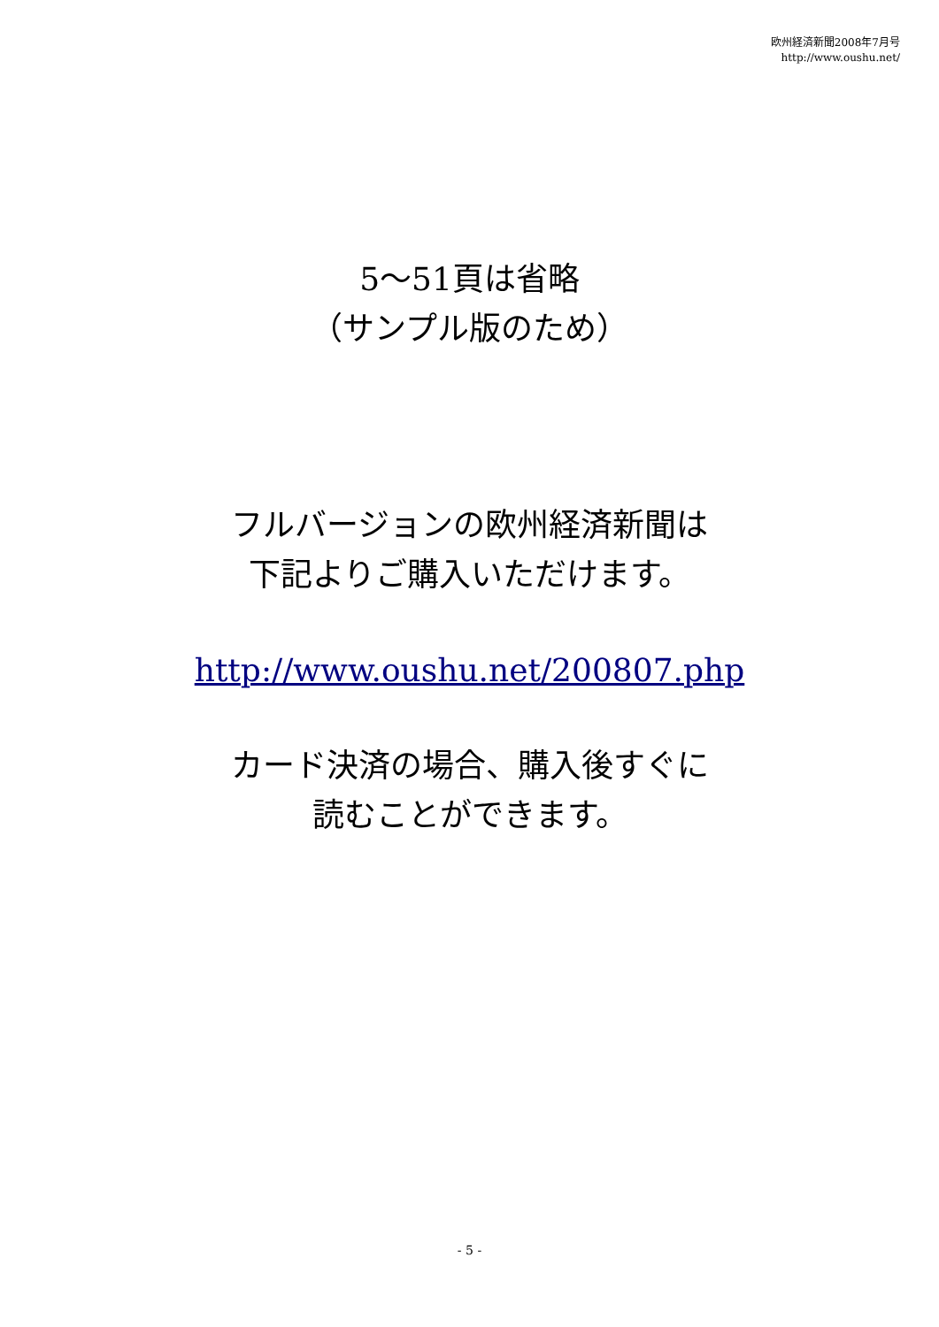欧州経済新聞2008年7月号
http://www.oushu.net/
5～51頁は省略
（サンプル版のため）
フルバージョンの欧州経済新聞は
下記よりご購入いただけます。
http://www.oushu.net/200807.php
カード決済の場合、購入後すぐに
読むことができます。
- 5 -